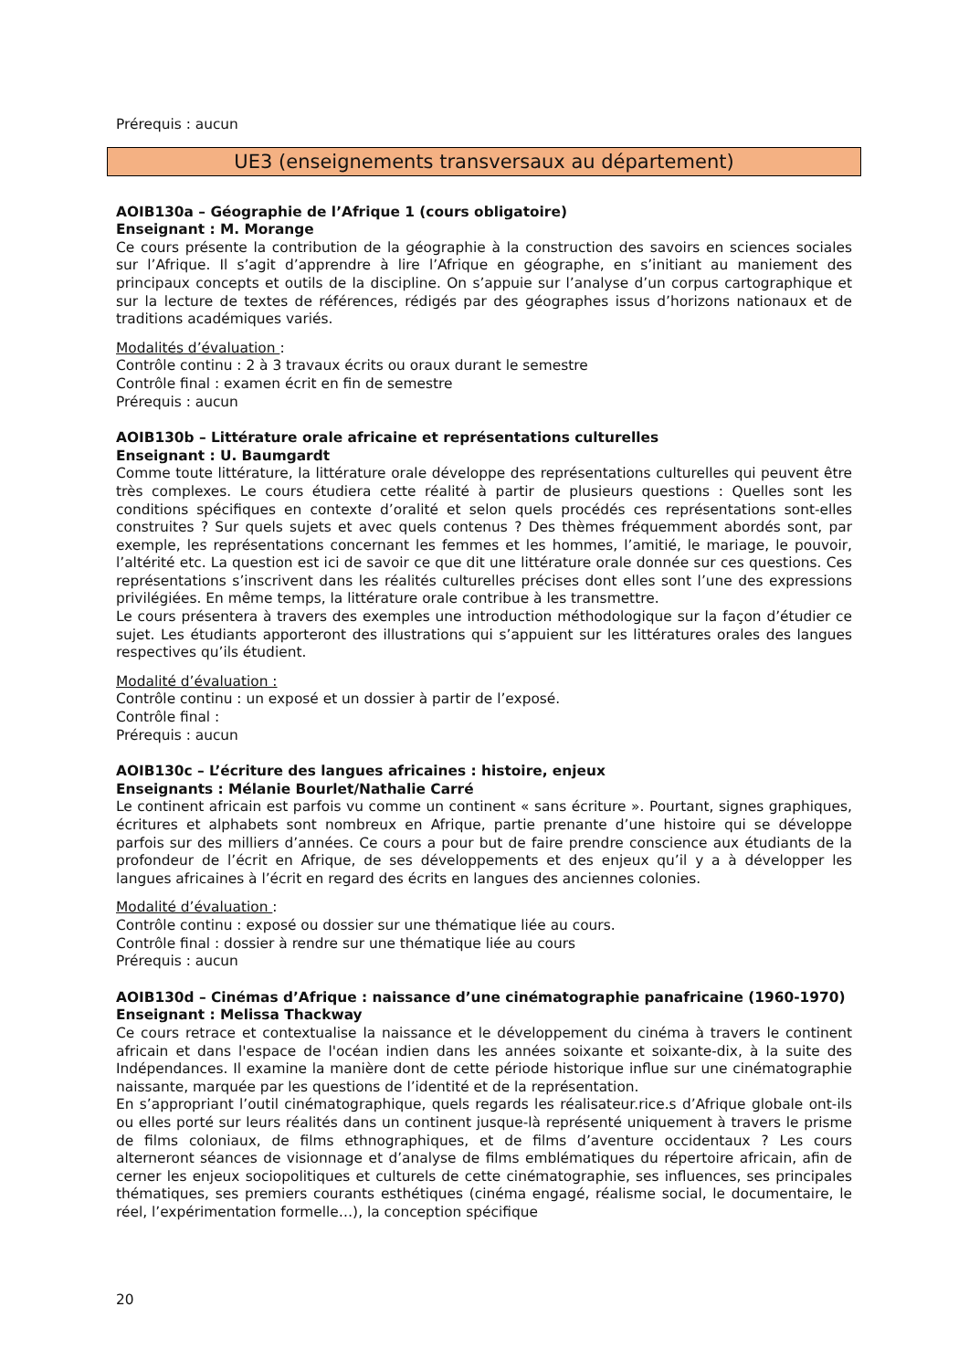Prérequis : aucun
UE3 (enseignements transversaux au département)
AOIB130a – Géographie de l’Afrique 1 (cours obligatoire)
Enseignant : M. Morange
Ce cours présente la contribution de la géographie à la construction des savoirs en sciences sociales sur l’Afrique. Il s’agit d’apprendre à lire l’Afrique en géographe, en s’initiant au maniement des principaux concepts et outils de la discipline. On s’appuie sur l’analyse d’un corpus cartographique et sur la lecture de textes de références, rédigés par des géographes issus d’horizons nationaux et de traditions académiques variés.
Modalités d’évaluation :
Contrôle continu : 2 à 3 travaux écrits ou oraux durant le semestre
Contrôle final : examen écrit en fin de semestre
Prérequis : aucun
AOIB130b – Littérature orale africaine et représentations culturelles
Enseignant : U. Baumgardt
Comme toute littérature, la littérature orale développe des représentations culturelles qui peuvent être très complexes. Le cours étudiera cette réalité à partir de plusieurs questions : Quelles sont les conditions spécifiques en contexte d’oralité et selon quels procédés ces représentations sont-elles construites ? Sur quels sujets et avec quels contenus ? Des thèmes fréquemment abordés sont, par exemple, les représentations concernant les femmes et les hommes, l’amitié, le mariage, le pouvoir, l’altérité etc. La question est ici de savoir ce que dit une littérature orale donnée sur ces questions. Ces représentations s’inscrivent dans les réalités culturelles précises dont elles sont l’une des expressions privilégiées. En même temps, la littérature orale contribue à les transmettre.
Le cours présentera à travers des exemples une introduction méthodologique sur la façon d’étudier ce sujet. Les étudiants apporteront des illustrations qui s’appuient sur les littératures orales des langues respectives qu’ils étudient.
Modalité d’évaluation :
Contrôle continu : un exposé et un dossier à partir de l’exposé.
Contrôle final :
Prérequis : aucun
AOIB130c – L’écriture des langues africaines : histoire, enjeux
Enseignants : Mélanie Bourlet/Nathalie Carré
Le continent africain est parfois vu comme un continent « sans écriture ». Pourtant, signes graphiques, écritures et alphabets sont nombreux en Afrique, partie prenante d’une histoire qui se développe parfois sur des milliers d’années. Ce cours a pour but de faire prendre conscience aux étudiants de la profondeur de l’écrit en Afrique, de ses développements et des enjeux qu’il y a à développer les langues africaines à l’écrit en regard des écrits en langues des anciennes colonies.
Modalité d’évaluation :
Contrôle continu : exposé ou dossier sur une thématique liée au cours.
Contrôle final : dossier à rendre sur une thématique liée au cours
Prérequis : aucun
AOIB130d – Cinémas d’Afrique : naissance d’une cinématographie panafricaine (1960-1970)
Enseignant : Melissa Thackway
Ce cours retrace et contextualise la naissance et le développement du cinéma à travers le continent africain et dans l'espace de l'océan indien dans les années soixante et soixante-dix, à la suite des Indépendances. Il examine la manière dont de cette période historique influe sur une cinématographie naissante, marquée par les questions de l’identité et de la représentation.
En s’appropriant l’outil cinématographique, quels regards les réalisateur.rice.s d’Afrique globale ont-ils ou elles porté sur leurs réalités dans un continent jusque-là représenté uniquement à travers le prisme de films coloniaux, de films ethnographiques, et de films d’aventure occidentaux ? Les cours alterneront séances de visionnage et d’analyse de films emblématiques du répertoire africain, afin de cerner les enjeux sociopolitiques et culturels de cette cinématographie, ses influences, ses principales thématiques, ses premiers courants esthétiques (cinéma engagé, réalisme social, le documentaire, le réel, l’expérimentation formelle…), la conception spécifique
20